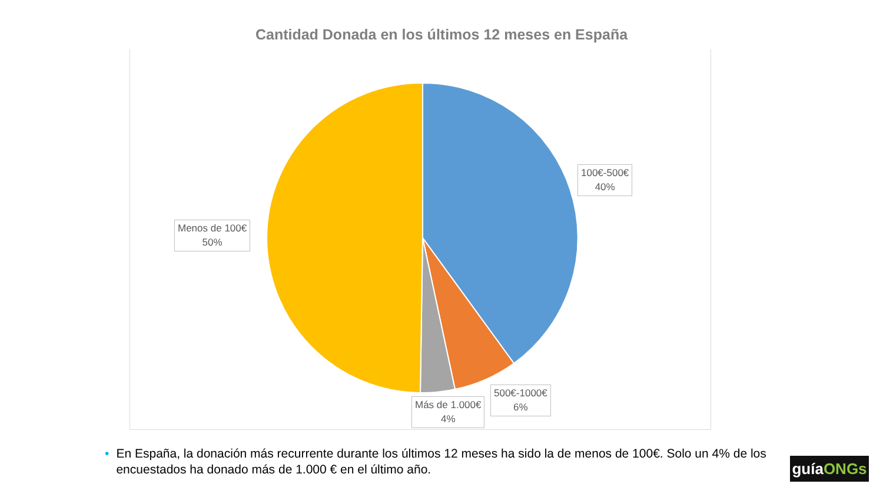Cantidad Donada en los últimos 12 meses en España
100€-500€
40%
Menos de 100€
50%
500€-1000€
6%
Más de 1.000€
4%
• En España, la donación más recurrente durante los últimos 12 meses ha sido la de menos de 100€. Solo un 4% de los encuestados ha donado más de 1.000 € en el último año.
guíaONGs